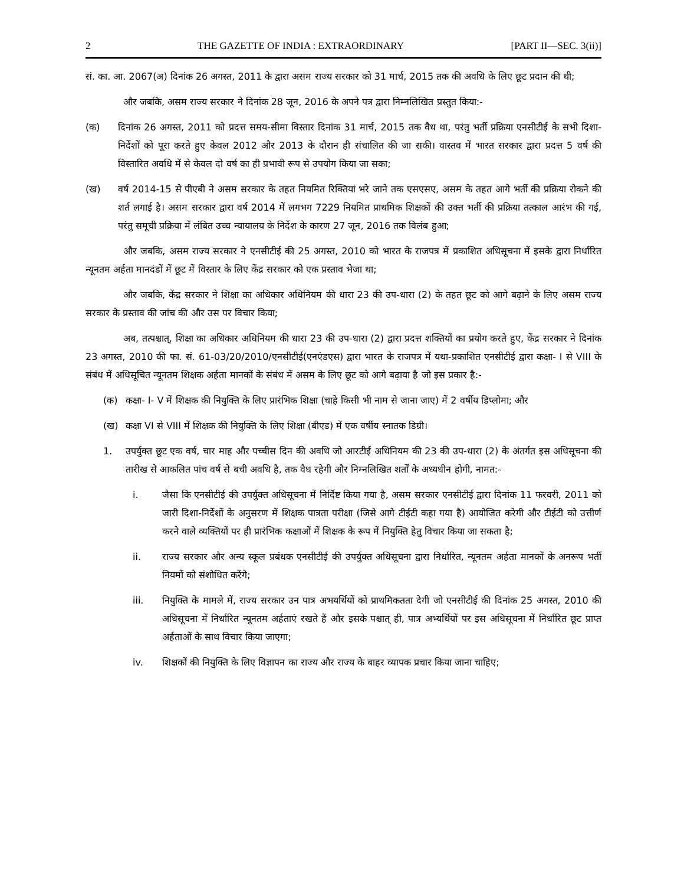2 THE GAZETTE OF INDIA : EXTRAORDINARY [PART II—SEC. 3(ii)]
सं. का. आ. 2067(अ) दिनांक 26 अगस्त, 2011 के द्वारा असम राज्य सरकार को 31 मार्च, 2015 तक की अवधि के लिए छूट प्रदान की थी;
और जबकि, असम राज्य सरकार ने दिनांक 28 जून, 2016 के अपने पत्र द्वारा निम्नलिखित प्रस्तुत किया:-
(क) दिनांक 26 अगस्त, 2011 को प्रदत्त समय-सीमा विस्तार दिनांक 31 मार्च, 2015 तक वैध था, परंतु भर्ती प्रक्रिया एनसीटीई के सभी दिशा-निर्देशों को पूरा करते हुए केवल 2012 और 2013 के दौरान ही संचालित की जा सकी। वास्तव में भारत सरकार द्वारा प्रदत्त 5 वर्ष की विस्तारित अवधि में से केवल दो वर्ष का ही प्रभावी रूप से उपयोग किया जा सका;
(ख) वर्ष 2014-15 से पीएबी ने असम सरकार के तहत नियमित रिक्तियां भरे जाने तक एसएसए, असम के तहत आगे भर्ती की प्रक्रिया रोकने की शर्त लगाई है। असम सरकार द्वारा वर्ष 2014 में लगभग 7229 नियमित प्राथमिक शिक्षकों की उक्त भर्ती की प्रक्रिया तत्काल आरंभ की गई, परंतु समूची प्रक्रिया में लंबित उच्च न्यायालय के निर्देश के कारण 27 जून, 2016 तक विलंब हुआ;
और जबकि, असम राज्य सरकार ने एनसीटीई की 25 अगस्त, 2010 को भारत के राजपत्र में प्रकाशित अधिसूचना में इसके द्वारा निर्धारित न्यूनतम अर्हता मानदंडों में छूट में विस्तार के लिए केंद्र सरकार को एक प्रस्ताव भेजा था;
और जबकि, केंद्र सरकार ने शिक्षा का अधिकार अधिनियम की धारा 23 की उप-धारा (2) के तहत छूट को आगे बढ़ाने के लिए असम राज्य सरकार के प्रस्ताव की जांच की और उस पर विचार किया;
अब, तत्पश्चात्, शिक्षा का अधिकार अधिनियम की धारा 23 की उप-धारा (2) द्वारा प्रदत्त शक्तियों का प्रयोग करते हुए, केंद्र सरकार ने दिनांक 23 अगस्त, 2010 की फा. सं. 61-03/20/2010/एनसीटीई(एनएंडएस) द्वारा भारत के राजपत्र में यथा-प्रकाशित एनसीटीई द्वारा कक्षा- I से VIII के संबंध में अधिसूचित न्यूनतम शिक्षक अर्हता मानकों के संबंध में असम के लिए छूट को आगे बढ़ाया है जो इस प्रकार है:-
(क) कक्षा- I- V में शिक्षक की नियुक्ति के लिए प्रारंभिक शिक्षा (चाहे किसी भी नाम से जाना जाए) में 2 वर्षीय डिप्लोमा; और
(ख) कक्षा VI से VIII में शिक्षक की नियुक्ति के लिए शिक्षा (बीएड) में एक वर्षीय स्नातक डिग्री।
1. उपर्युक्त छूट एक वर्ष, चार माह और पच्चीस दिन की अवधि जो आरटीई अधिनियम की 23 की उप-धारा (2) के अंतर्गत इस अधिसूचना की तारीख से आकलित पांच वर्ष से बची अवधि है, तक वैध रहेगी और निम्नलिखित शर्तों के अध्यधीन होगी, नामत:-
i. जैसा कि एनसीटीई की उपर्युक्त अधिसूचना में निर्दिष्ट किया गया है, असम सरकार एनसीटीई द्वारा दिनांक 11 फरवरी, 2011 को जारी दिशा-निर्देशों के अनुसरण में शिक्षक पात्रता परीक्षा (जिसे आगे टीईटी कहा गया है) आयोजित करेगी और टीईटी को उत्तीर्ण करने वाले व्यक्तियों पर ही प्रारंभिक कक्षाओं में शिक्षक के रूप में नियुक्ति हेतु विचार किया जा सकता है;
ii. राज्य सरकार और अन्य स्कूल प्रबंधक एनसीटीई की उपर्युक्त अधिसूचना द्वारा निर्धारित, न्यूनतम अर्हता मानकों के अनरूप भर्ती नियमों को संशोधित करेंगे;
iii. नियुक्ति के मामले में, राज्य सरकार उन पात्र अभयर्थियों को प्राथमिकतता देगी जो एनसीटीई की दिनांक 25 अगस्त, 2010 की अधिसूचना में निर्धारित न्यूनतम अर्हताएं रखते हैं और इसके पश्चात् ही, पात्र अभ्यर्थियों पर इस अधिसूचना में निर्धारित छूट प्राप्त अर्हताओं के साथ विचार किया जाएगा;
iv. शिक्षकों की नियुक्ति के लिए विज्ञापन का राज्य और राज्य के बाहर व्यापक प्रचार किया जाना चाहिए;